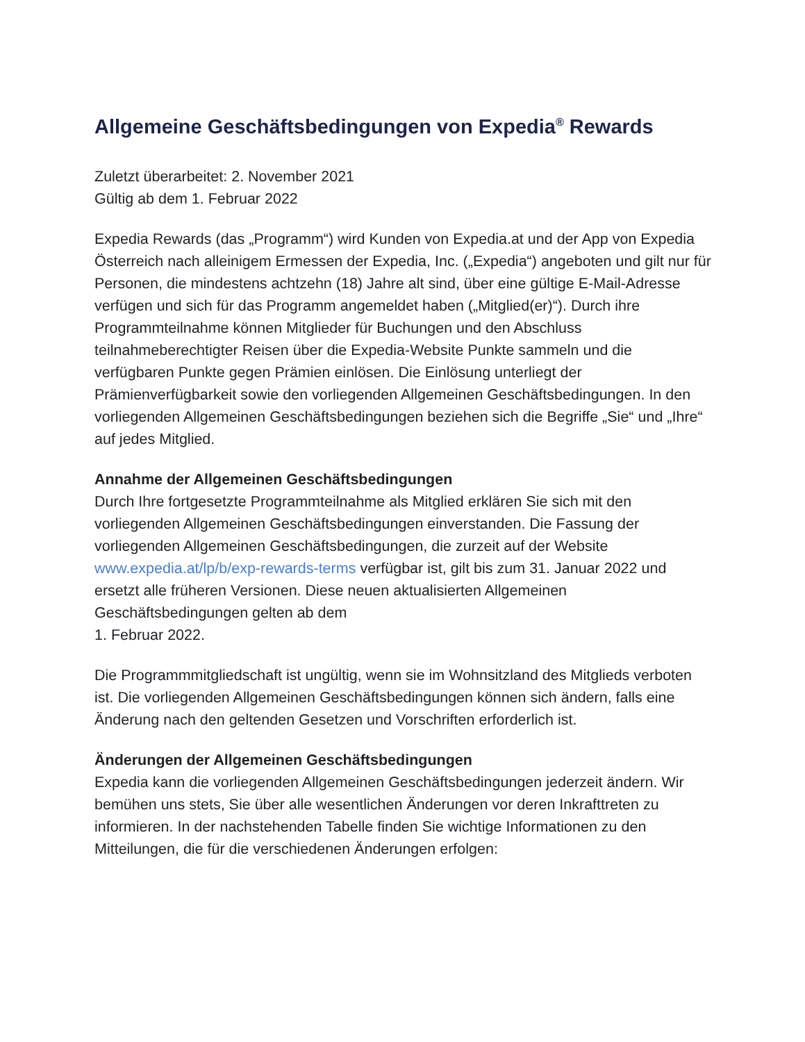Allgemeine Geschäftsbedingungen von Expedia<sup>®</sup> Rewards
Zuletzt überarbeitet: 2. November 2021
Gültig ab dem 1. Februar 2022
Expedia Rewards (das „Programm“) wird Kunden von Expedia.at und der App von Expedia Österreich nach alleinigem Ermessen der Expedia, Inc. („Expedia“) angeboten und gilt nur für Personen, die mindestens achtzehn (18) Jahre alt sind, über eine gültige E-Mail-Adresse verfügen und sich für das Programm angemeldet haben („Mitglied(er)“). Durch ihre Programmteilnahme können Mitglieder für Buchungen und den Abschluss teilnahmeberechtigter Reisen über die Expedia-Website Punkte sammeln und die verfügbaren Punkte gegen Prämien einlösen. Die Einlösung unterliegt der Prämienverfügbarkeit sowie den vorliegenden Allgemeinen Geschäftsbedingungen. In den vorliegenden Allgemeinen Geschäftsbedingungen beziehen sich die Begriffe „Sie“ und „Ihre“ auf jedes Mitglied.
Annahme der Allgemeinen Geschäftsbedingungen
Durch Ihre fortgesetzte Programmteilnahme als Mitglied erklären Sie sich mit den vorliegenden Allgemeinen Geschäftsbedingungen einverstanden. Die Fassung der vorliegenden Allgemeinen Geschäftsbedingungen, die zurzeit auf der Website www.expedia.at/lp/b/exp-rewards-terms verfügbar ist, gilt bis zum 31. Januar 2022 und ersetzt alle früheren Versionen. Diese neuen aktualisierten Allgemeinen Geschäftsbedingungen gelten ab dem
1. Februar 2022.
Die Programmmitgliedschaft ist ungültig, wenn sie im Wohnsitzland des Mitglieds verboten ist. Die vorliegenden Allgemeinen Geschäftsbedingungen können sich ändern, falls eine Änderung nach den geltenden Gesetzen und Vorschriften erforderlich ist.
Änderungen der Allgemeinen Geschäftsbedingungen
Expedia kann die vorliegenden Allgemeinen Geschäftsbedingungen jederzeit ändern. Wir bemühen uns stets, Sie über alle wesentlichen Änderungen vor deren Inkrafttreten zu informieren. In der nachstehenden Tabelle finden Sie wichtige Informationen zu den Mitteilungen, die für die verschiedenen Änderungen erfolgen: